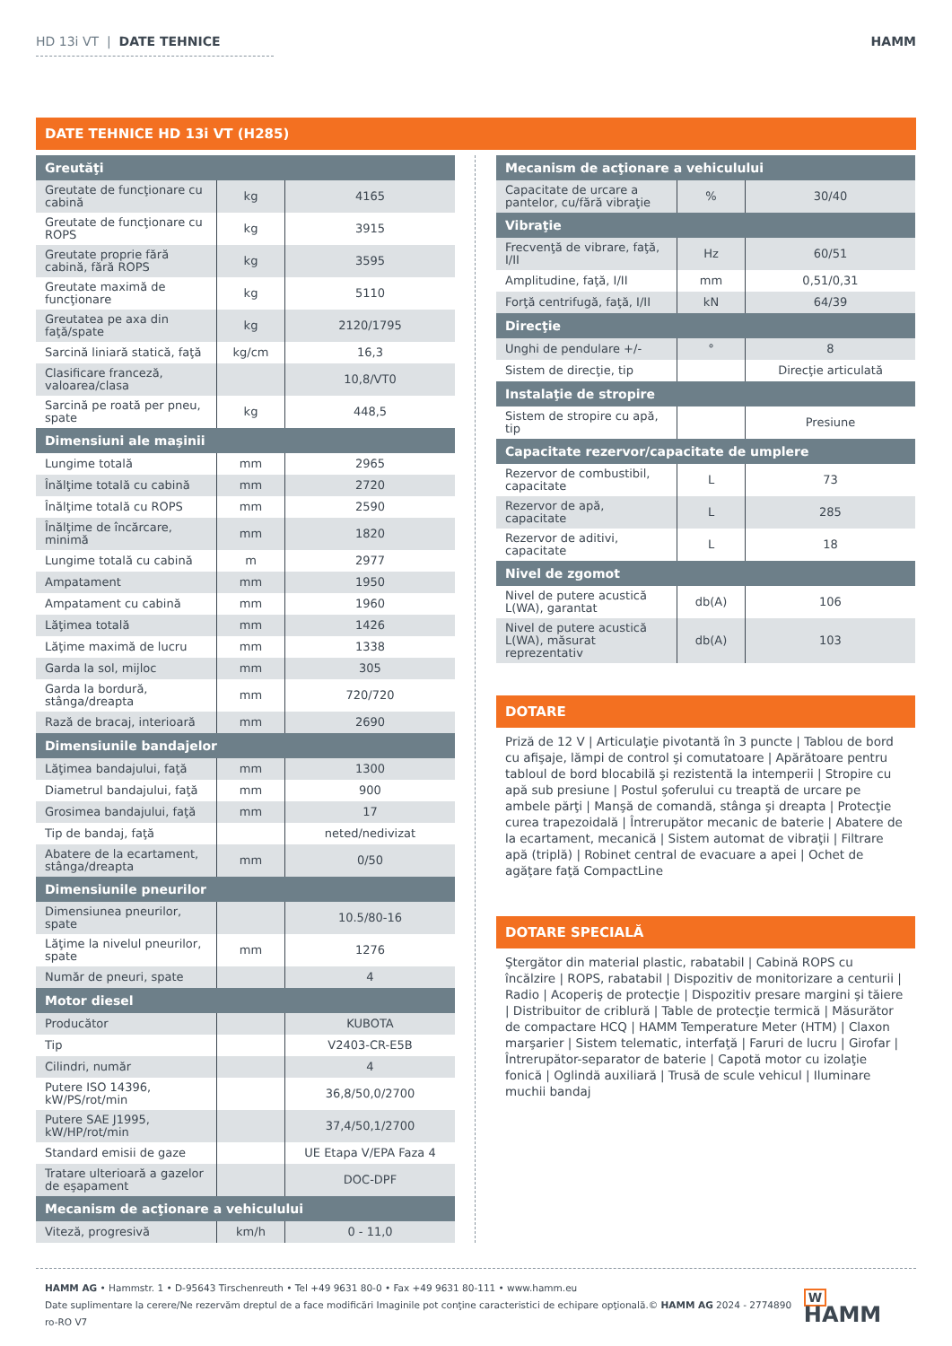HD 13i VT | DATE TEHNICE HAMM
DATE TEHNICE HD 13i VT (H285)
| Greutăţi | | |
| --- | --- | --- |
| Greutate de funcţionare cu cabină | kg | 4165 |
| Greutate de funcţionare cu ROPS | kg | 3915 |
| Greutate proprie fără cabină, fără ROPS | kg | 3595 |
| Greutate maximă de funcţionare | kg | 5110 |
| Greutatea pe axa din faţă/spate | kg | 2120/1795 |
| Sarcină liniară statică, faţă | kg/cm | 16,3 |
| Clasificare franceză, valoarea/clasa | | 10,8/VT0 |
| Sarcină pe roată per pneu, spate | kg | 448,5 |
| Dimensiuni ale maşinii | | |
| Lungime totală | mm | 2965 |
| Înălţime totală cu cabină | mm | 2720 |
| Înălţime totală cu ROPS | mm | 2590 |
| Înălţime de încărcare, minimă | mm | 1820 |
| Lungime totală cu cabină | m | 2977 |
| Ampatament | mm | 1950 |
| Ampatament cu cabină | mm | 1960 |
| Lăţimea totală | mm | 1426 |
| Lăţime maximă de lucru | mm | 1338 |
| Garda la sol, mijloc | mm | 305 |
| Garda la bordură, stânga/dreapta | mm | 720/720 |
| Rază de bracaj, interioară | mm | 2690 |
| Dimensiunile bandajelor | | |
| Lăţimea bandajului, faţă | mm | 1300 |
| Diametrul bandajului, faţă | mm | 900 |
| Grosimea bandajului, faţă | mm | 17 |
| Tip de bandaj, faţă | | neted/nedivizat |
| Abatere de la ecartament, stânga/dreapta | mm | 0/50 |
| Dimensiunile pneurilor | | |
| Dimensiunea pneurilor, spate | | 10.5/80-16 |
| Lăţime la nivelul pneurilor, spate | mm | 1276 |
| Număr de pneuri, spate | | 4 |
| Motor diesel | | |
| Producător | | KUBOTA |
| Tip | | V2403-CR-E5B |
| Cilindri, număr | | 4 |
| Putere ISO 14396, kW/PS/rot/min | | 36,8/50,0/2700 |
| Putere SAE J1995, kW/HP/rot/min | | 37,4/50,1/2700 |
| Standard emisii de gaze | | UE Etapa V/EPA Faza 4 |
| Tratare ulterioară a gazelor de eşapament | | DOC-DPF |
| Mecanism de acţionare a vehiculului | | |
| Viteză, progresivă | km/h | 0 - 11,0 |
| Mecanism de acţionare a vehiculului | | |
| --- | --- | --- |
| Capacitate de urcare a pantelor, cu/fără vibraţie | % | 30/40 |
| Vibraţie | | |
| Frecvenţă de vibrare, faţă, I/II | Hz | 60/51 |
| Amplitudine, faţă, I/II | mm | 0,51/0,31 |
| Forţă centrifugă, faţă, I/II | kN | 64/39 |
| Direcţie | | |
| Unghi de pendulare +/- | ° | 8 |
| Sistem de direcţie, tip | | Direcţie articulată |
| Instalaţie de stropire | | |
| Sistem de stropire cu apă, tip | | Presiune |
| Capacitate rezervor/capacitate de umplere | | |
| Rezervor de combustibil, capacitate | L | 73 |
| Rezervor de apă, capacitate | L | 285 |
| Rezervor de aditivi, capacitate | L | 18 |
| Nivel de zgomot | | |
| Nivel de putere acustică L(WA), garantat | db(A) | 106 |
| Nivel de putere acustică L(WA), măsurat reprezentativ | db(A) | 103 |
DOTARE
Priză de 12 V | Articulaţie pivotantă în 3 puncte | Tablou de bord cu afişaje, lămpi de control şi comutatoare | Apărătoare pentru tabloul de bord blocabilă şi rezistentă la intemperii | Stropire cu apă sub presiune | Postul şoferului cu treaptă de urcare pe ambele părţi | Manşă de comandă, stânga şi dreapta | Protecţie curea trapezoidală | Întrerupător mecanic de baterie | Abatere de la ecartament, mecanică | Sistem automat de vibraţii | Filtrare apă (triplă) | Robinet central de evacuare a apei | Ochet de agăţare faţă CompactLine
DOTARE SPECIALĂ
Ştergător din material plastic, rabatabil | Cabină ROPS cu încălzire | ROPS, rabatabil | Dispozitiv de monitorizare a centurii | Radio | Acoperiş de protecţie | Dispozitiv presare margini şi tăiere | Distribuitor de criblură | Table de protecţie termică | Măsurător de compactare HCQ | HAMM Temperature Meter (HTM) | Claxon marşarier | Sistem telematic, interfaţă | Faruri de lucru | Girofar | Întrerupător-separator de baterie | Capotă motor cu izolaţie fonică | Oglindă auxiliară | Trusă de scule vehicul | Iluminare muchii bandaj
HAMM AG • Hammstr. 1 • D-95643 Tirschenreuth • Tel +49 9631 80-0 • Fax +49 9631 80-111 • www.hamm.eu
Date suplimentare la cerere/Ne rezervăm dreptul de a face modificări Imaginile pot conţine caracteristici de echipare opţională.© HAMM AG 2024 - 2774890 ro-RO V7
W HAMM